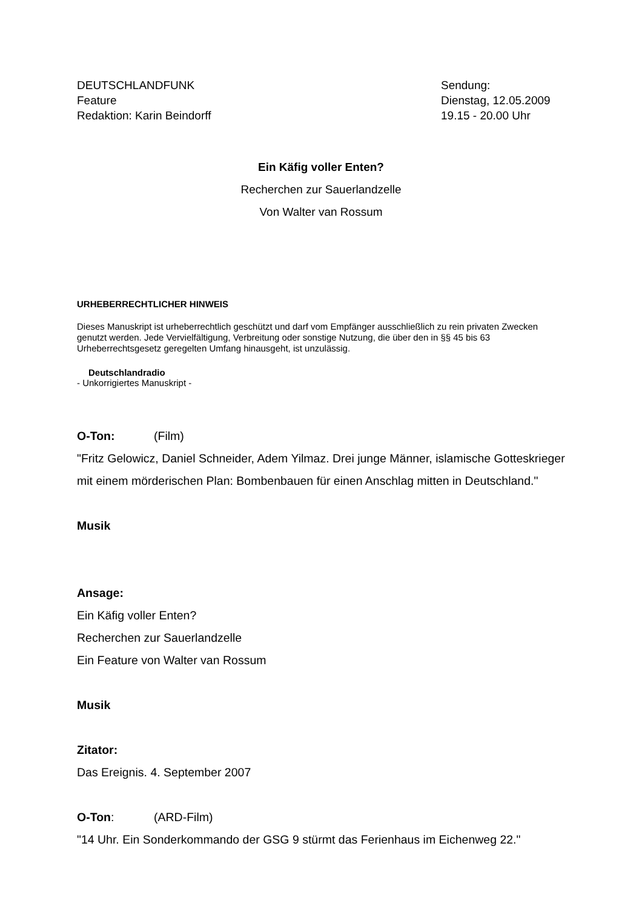DEUTSCHLANDFUNK
Feature
Redaktion: Karin Beindorff
Sendung:
Dienstag, 12.05.2009
19.15 - 20.00 Uhr
Ein Käfig voller Enten?
Recherchen zur Sauerlandzelle
Von Walter van Rossum
URHEBERRECHTLICHER HINWEIS
Dieses Manuskript ist urheberrechtlich geschützt und darf vom Empfänger ausschließlich zu rein privaten Zwecken genutzt werden. Jede Vervielfältigung, Verbreitung oder sonstige Nutzung, die über den in §§ 45 bis 63 Urheberrechtsgesetz geregelten Umfang hinausgeht, ist unzulässig.
Deutschlandradio
- Unkorrigiertes Manuskript -
O-Ton: (Film)
"Fritz Gelowicz, Daniel Schneider, Adem Yilmaz. Drei junge Männer, islamische Gotteskrieger mit einem mörderischen Plan: Bombenbauen für einen Anschlag mitten in Deutschland."
Musik
Ansage:
Ein Käfig voller Enten?
Recherchen zur Sauerlandzelle
Ein Feature von Walter van Rossum
Musik
Zitator:
Das Ereignis. 4. September 2007
O-Ton: (ARD-Film)
"14 Uhr. Ein Sonderkommando der GSG 9 stürmt das Ferienhaus im Eichenweg 22."